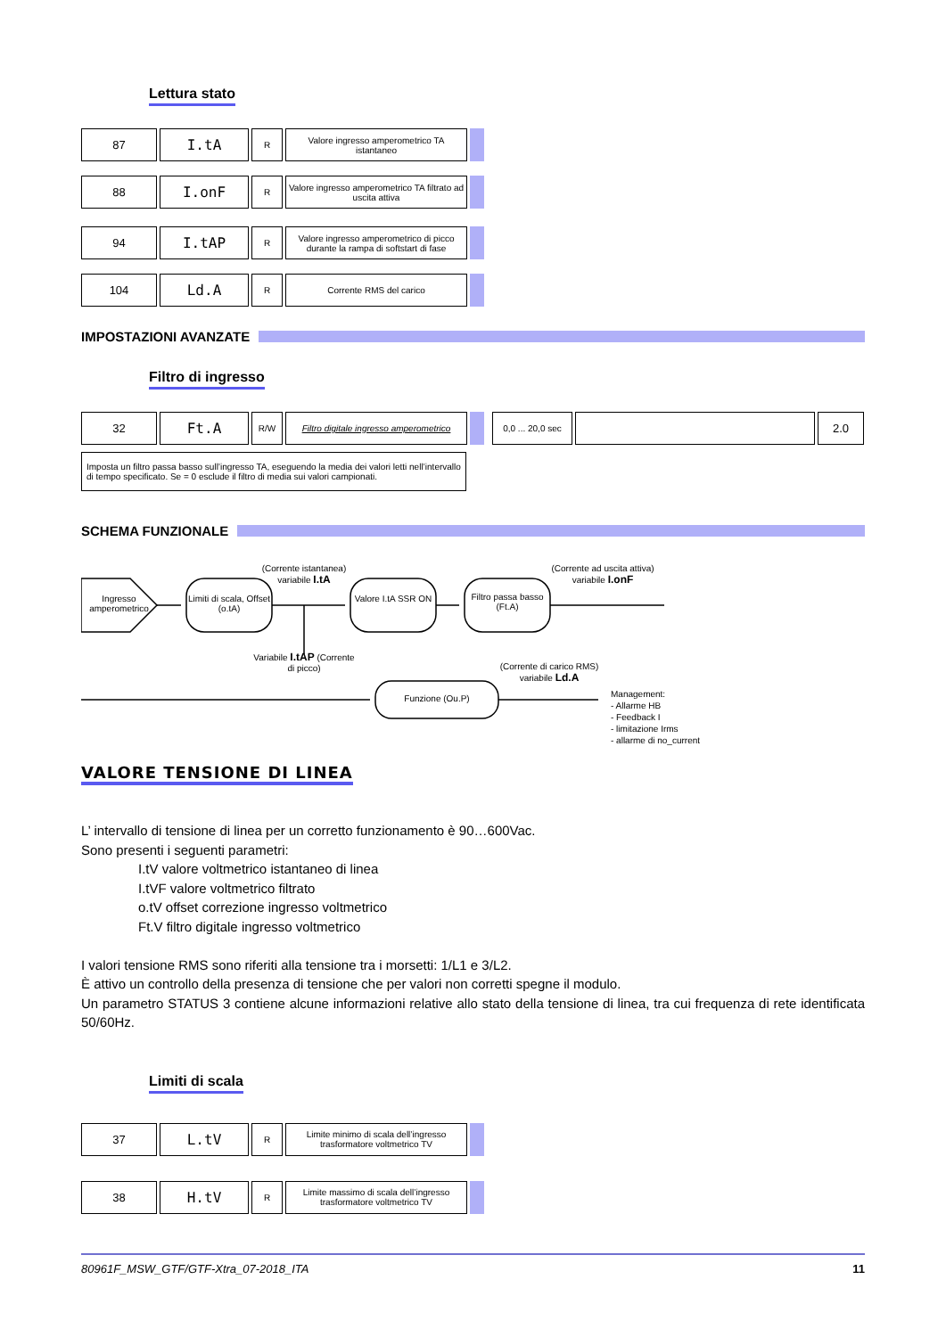Lettura stato
| 87 | I.tA | R | Valore ingresso amperometrico TA istantaneo | |
| 88 | I.onF | R | Valore ingresso amperometrico TA filtrato ad uscita attiva | |
| 94 | I.tAP | R | Valore ingresso amperometrico di picco durante la rampa di softstart di fase | |
| 104 | Ld.A | R | Corrente RMS del carico | |
IMPOSTAZIONI AVANZATE
Filtro di ingresso
| 32 | Ft.A | R/W | Filtro digitale ingresso amperometrico | | | 0,0 ... 20,0 sec | | 2.0 |
Imposta un filtro passa basso sull’ingresso TA, eseguendo la media dei valori letti nell’intervallo di tempo specificato. Se = 0 esclude il filtro di media sui valori campionati.
SCHEMA FUNZIONALE
Ingresso amperometrico
Limiti di scala, Offset (o.tA)
Valore I.tA SSR ON
Filtro passa basso (Ft.A)
(Corrente istantanea) variabile I.tA
(Corrente ad uscita attiva) variabile I.onF
Variabile I.tAP (Corrente di picco)
(Corrente di carico RMS) variabile Ld.A
Funzione (Ou.P)
Management:
- Allarme HB
- Feedback I
- limitazione Irms
- allarme di no_current
VALORE TENSIONE DI LINEA
L’ intervallo di tensione di linea per un corretto funzionamento è 90…600Vac.
Sono presenti i seguenti parametri:
I.tV valore voltmetrico istantaneo di linea
I.tVF valore voltmetrico filtrato
o.tV offset correzione ingresso voltmetrico
Ft.V filtro digitale ingresso voltmetrico
I valori tensione RMS sono riferiti alla tensione tra i morsetti: 1/L1 e 3/L2.
È attivo un controllo della presenza di tensione che per valori non corretti spegne il modulo.
Un parametro STATUS 3 contiene alcune informazioni relative allo stato della tensione di linea, tra cui frequenza di rete identificata 50/60Hz.
Limiti di scala
| 37 | L.tV | R | Limite minimo di scala dell’ingresso trasformatore voltmetrico TV | |
| 38 | H.tV | R | Limite massimo di scala dell’ingresso trasformatore voltmetrico TV | |
80961F_MSW_GTF/GTF-Xtra_07-2018_ITA 11